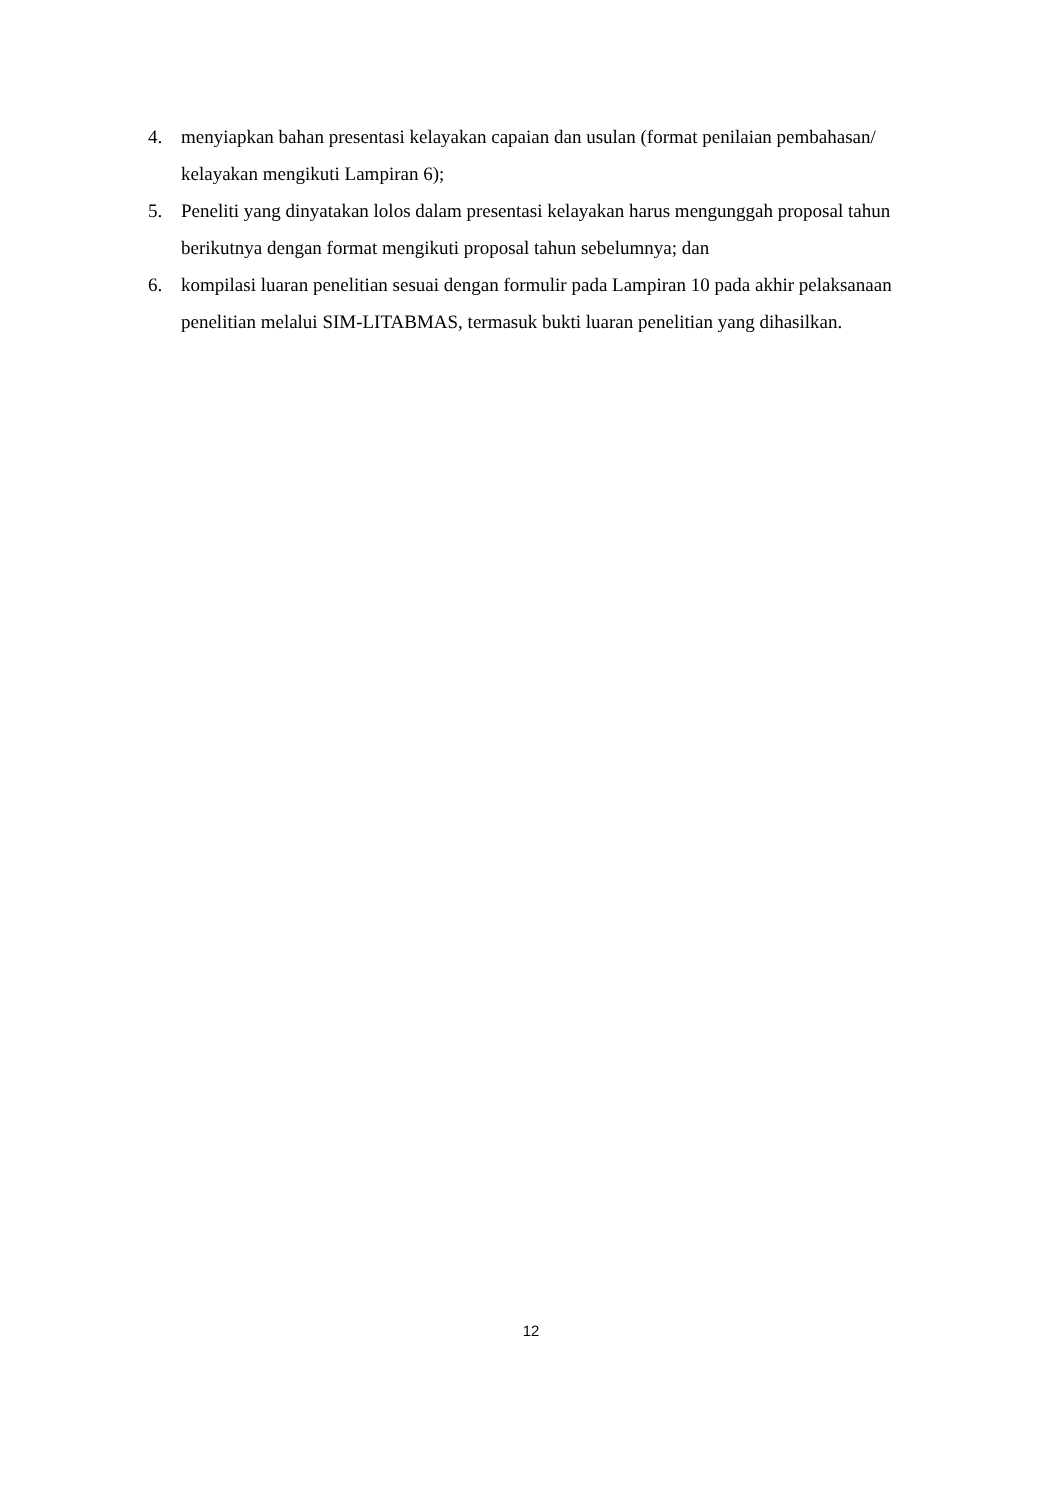4. menyiapkan bahan presentasi kelayakan capaian dan usulan (format penilaian pembahasan/ kelayakan mengikuti Lampiran 6);
5. Peneliti yang dinyatakan lolos dalam presentasi kelayakan harus mengunggah proposal tahun berikutnya dengan format mengikuti proposal tahun sebelumnya; dan
6. kompilasi luaran penelitian sesuai dengan formulir pada Lampiran 10 pada akhir pelaksanaan penelitian melalui SIM-LITABMAS, termasuk bukti luaran penelitian yang dihasilkan.
12